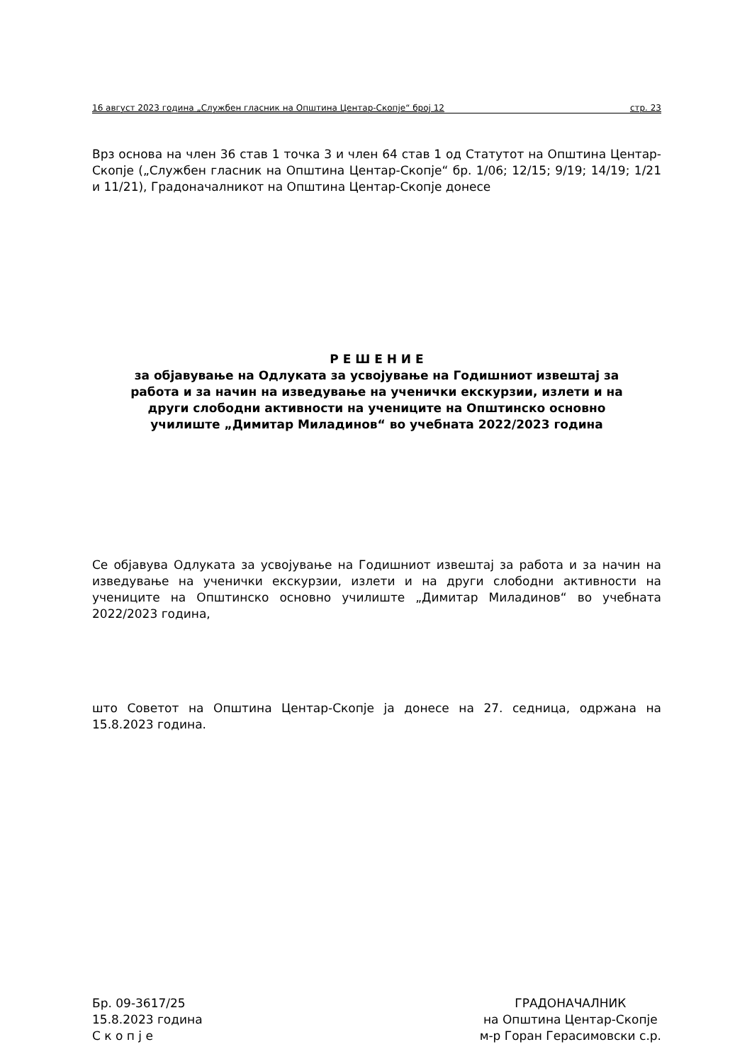16 август 2023 година „Службен гласник на Општина Центар-Скопје“ број 12 стр. 23
Врз основа на член 36 став 1 точка 3 и член 64 став 1 од Статутот на Општина Центар-Скопје („Службен гласник на Општина Центар-Скопје“ бр. 1/06; 12/15; 9/19; 14/19; 1/21 и 11/21), Градоначалникот на Општина Центар-Скопје донесе
Р Е Ш Е Н И Е
за објавување на Одлуката за усвојување на Годишниот извештај за работа и за начин на изведување на ученички екскурзии, излети и на други слободни активности на учениците на Општинско основно училиште „Димитар Миладинов“ во учебната 2022/2023 година
Се објавува Одлуката за усвојување на Годишниот извештај за работа и за начин на изведување на ученички екскурзии, излети и на други слободни активности на учениците на Општинско основно училиште „Димитар Миладинов“ во учебната 2022/2023 година,
што Советот на Општина Центар-Скопје ја донесе на 27. седница, одржана на 15.8.2023 година.
Бр. 09-3617/25
15.8.2023 година
С к о п ј е
ГРАДОНАЧАЛНИК
на Општина Центар-Скопје
м-р Горан Герасимовски с.р.